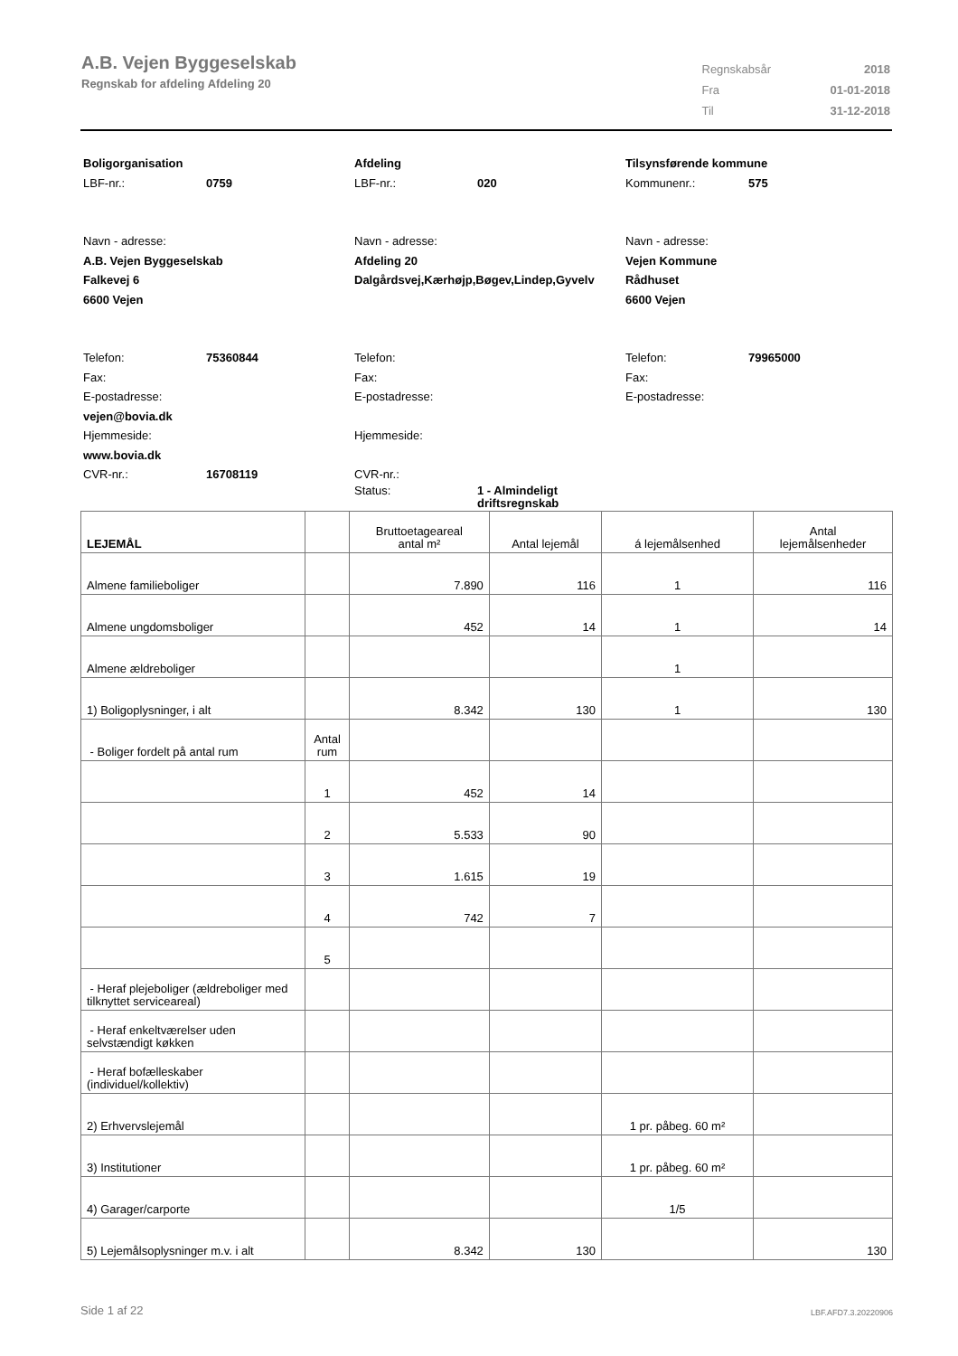A.B. Vejen Byggeselskab
Regnskab for afdeling Afdeling 20
| Regnskabsår | 2018 |
| Fra | 01-01-2018 |
| Til | 31-12-2018 |
Boligorganisation
LBF-nr.: 0759
Navn - adresse:
A.B. Vejen Byggeselskab
Falkevej 6
6600 Vejen
Telefon: 75360844
Fax:
E-postadresse:
vejen@bovia.dk
Hjemmeside:
www.bovia.dk
CVR-nr.: 16708119
Afdeling
LBF-nr.: 020
Navn - adresse:
Afdeling 20
Dalgårdsvej,Kærhøjp,Bøgev,Lindep,Gyvelv
Telefon:
Fax:
E-postadresse:
Hjemmeside:
CVR-nr.:
Status: 1 - Almindeligt
driftsregnskab
Tilsynsførende kommune
Kommunenr.: 575
Navn - adresse:
Vejen Kommune
Rådhuset
6600 Vejen
Telefon: 79965000
Fax:
E-postadresse:
| LEJEMÅL | | Bruttoetageareal antal m² | Antal lejemål | á lejemålsenhed | Antal lejemålsenheder |
| --- | --- | --- | --- | --- | --- |
| Almene familieboliger | | 7.890 | 116 | 1 | 116 |
| Almene ungdomsboliger | | 452 | 14 | 1 | 14 |
| Almene ældreboliger | | | | 1 | |
| 1) Boligoplysninger, i alt | | 8.342 | 130 | 1 | 130 |
| - Boliger fordelt på antal rum | Antal rum | | | | |
| | 1 | 452 | 14 | | |
| | 2 | 5.533 | 90 | | |
| | 3 | 1.615 | 19 | | |
| | 4 | 742 | 7 | | |
| | 5 | | | | |
| - Heraf plejeboliger (ældreboliger med tilknyttet serviceareal) | | | | | |
| - Heraf enkeltværelser uden selvstændigt køkken | | | | | |
| - Heraf bofælleskaber (individuel/kollektiv) | | | | | |
| 2) Erhvervslejemål | | | | 1 pr. påbeg. 60 m² | |
| 3) Institutioner | | | | 1 pr. påbeg. 60 m² | |
| 4) Garager/carporte | | | | 1/5 | |
| 5) Lejemålsoplysninger m.v. i alt | | 8.342 | 130 | | 130 |
Side 1 af 22 LBF.AFD7.3.20220906